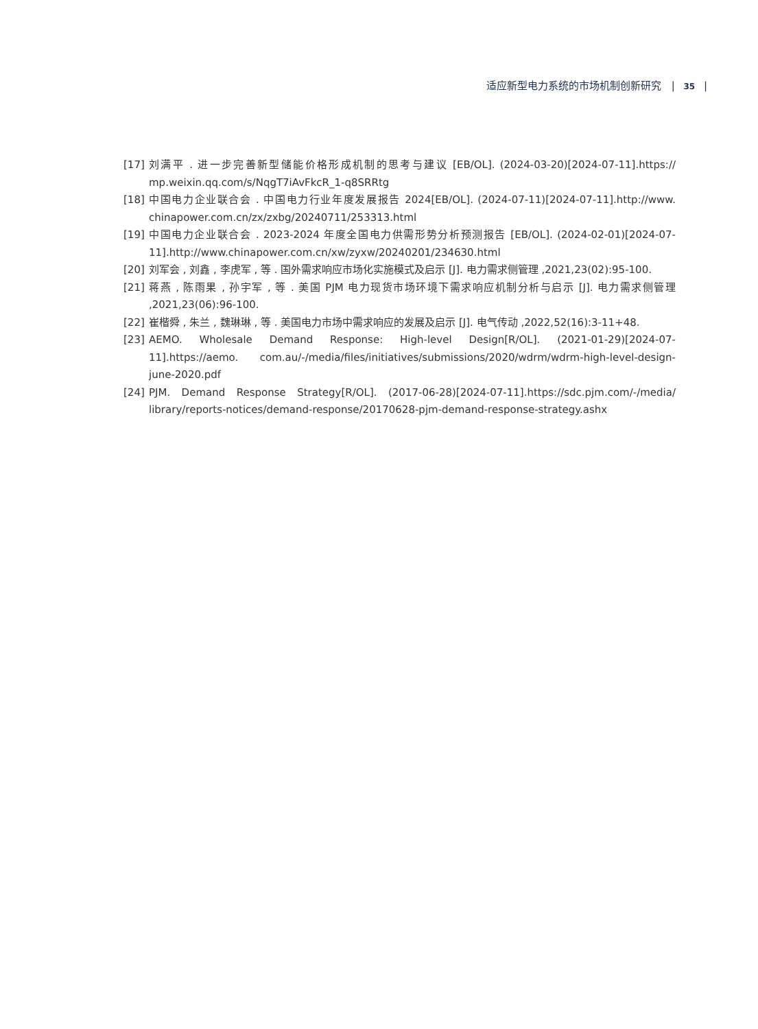适应新型电力系统的市场机制创新研究 | 35 |
[17] 刘满平 . 进一步完善新型储能价格形成机制的思考与建议 [EB/OL]. (2024-03-20)[2024-07-11].https:// mp.weixin.qq.com/s/NqgT7iAvFkcR_1-q8SRRtg
[18] 中国电力企业联合会 . 中国电力行业年度发展报告 2024[EB/OL]. (2024-07-11)[2024-07-11].http://www. chinapower.com.cn/zx/zxbg/20240711/253313.html
[19] 中国电力企业联合会 . 2023-2024 年度全国电力供需形势分析预测报告 [EB/OL]. (2024-02-01)[2024-07-11].http://www.chinapower.com.cn/xw/zyxw/20240201/234630.html
[20] 刘军会 , 刘鑫 , 李虎军 , 等 . 国外需求响应市场化实施模式及启示 [J]. 电力需求侧管理 ,2021,23(02):95-100.
[21] 蒋燕 , 陈雨果 , 孙宇军 , 等 . 美国 PJM 电力现货市场环境下需求响应机制分析与启示 [J]. 电力需求侧管理 ,2021,23(06):96-100.
[22] 崔楷舜 , 朱兰 , 魏琳琳 , 等 . 美国电力市场中需求响应的发展及启示 [J]. 电气传动 ,2022,52(16):3-11+48.
[23] AEMO. Wholesale Demand Response: High-level Design[R/OL]. (2021-01-29)[2024-07-11].https://aemo. com.au/-/media/files/initiatives/submissions/2020/wdrm/wdrm-high-level-design-june-2020.pdf
[24] PJM. Demand Response Strategy[R/OL]. (2017-06-28)[2024-07-11].https://sdc.pjm.com/-/media/ library/reports-notices/demand-response/20170628-pjm-demand-response-strategy.ashx